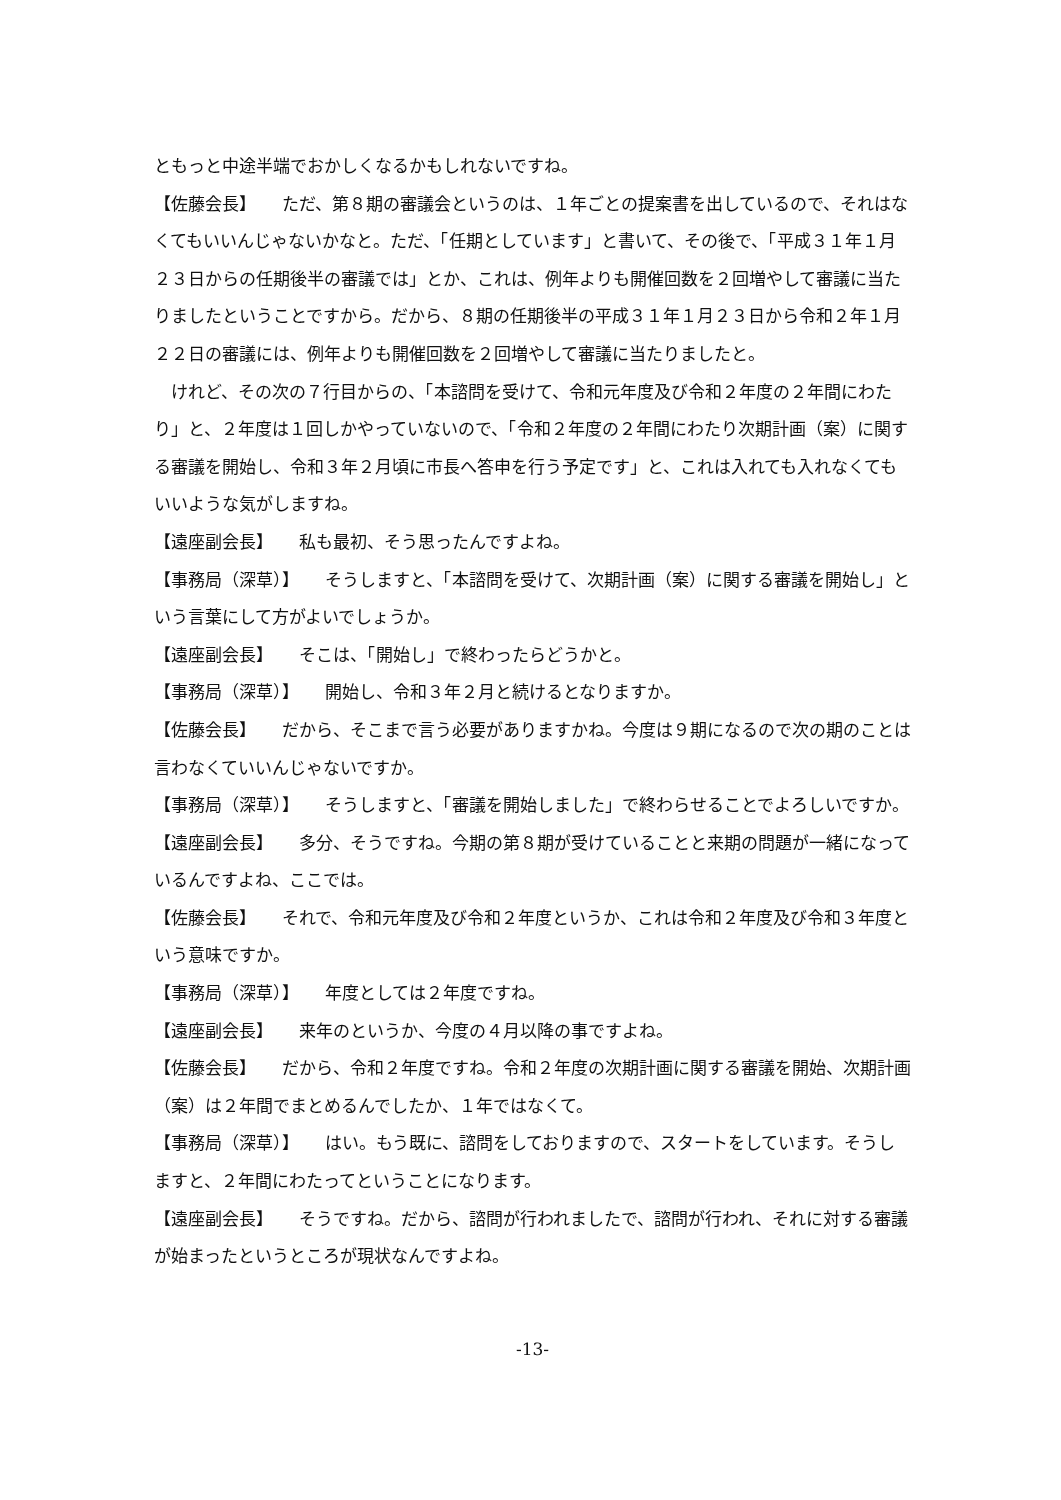ともっと中途半端でおかしくなるかもしれないですね。
【佐藤会長】　　ただ、第８期の審議会というのは、１年ごとの提案書を出しているので、それはなくてもいいんじゃないかなと。ただ、「任期としています」と書いて、その後で、「平成３１年１月２３日からの任期後半の審議では」とか、これは、例年よりも開催回数を２回増やして審議に当たりましたということですから。だから、８期の任期後半の平成３１年１月２３日から令和２年１月２２日の審議には、例年よりも開催回数を２回増やして審議に当たりましたと。
　けれど、その次の７行目からの、「本諮問を受けて、令和元年度及び令和２年度の２年間にわたり」と、２年度は１回しかやっていないので、「令和２年度の２年間にわたり次期計画（案）に関する審議を開始し、令和３年２月頃に市長へ答申を行う予定です」と、これは入れても入れなくてもいいような気がしますね。
【遠座副会長】　　私も最初、そう思ったんですよね。
【事務局（深草）】　　そうしますと、「本諮問を受けて、次期計画（案）に関する審議を開始し」という言葉にして方がよいでしょうか。
【遠座副会長】　　そこは、「開始し」で終わったらどうかと。
【事務局（深草）】　　開始し、令和３年２月と続けるとなりますか。
【佐藤会長】　　だから、そこまで言う必要がありますかね。今度は９期になるので次の期のことは言わなくていいんじゃないですか。
【事務局（深草）】　　そうしますと、「審議を開始しました」で終わらせることでよろしいですか。
【遠座副会長】　　多分、そうですね。今期の第８期が受けていることと来期の問題が一緒になっているんですよね、ここでは。
【佐藤会長】　　それで、令和元年度及び令和２年度というか、これは令和２年度及び令和３年度という意味ですか。
【事務局（深草）】　　年度としては２年度ですね。
【遠座副会長】　　来年のというか、今度の４月以降の事ですよね。
【佐藤会長】　　だから、令和２年度ですね。令和２年度の次期計画に関する審議を開始、次期計画（案）は２年間でまとめるんでしたか、１年ではなくて。
【事務局（深草）】　　はい。もう既に、諮問をしておりますので、スタートをしています。そうしますと、２年間にわたってということになります。
【遠座副会長】　　そうですね。だから、諮問が行われましたで、諮問が行われ、それに対する審議が始まったというところが現状なんですよね。
-13-